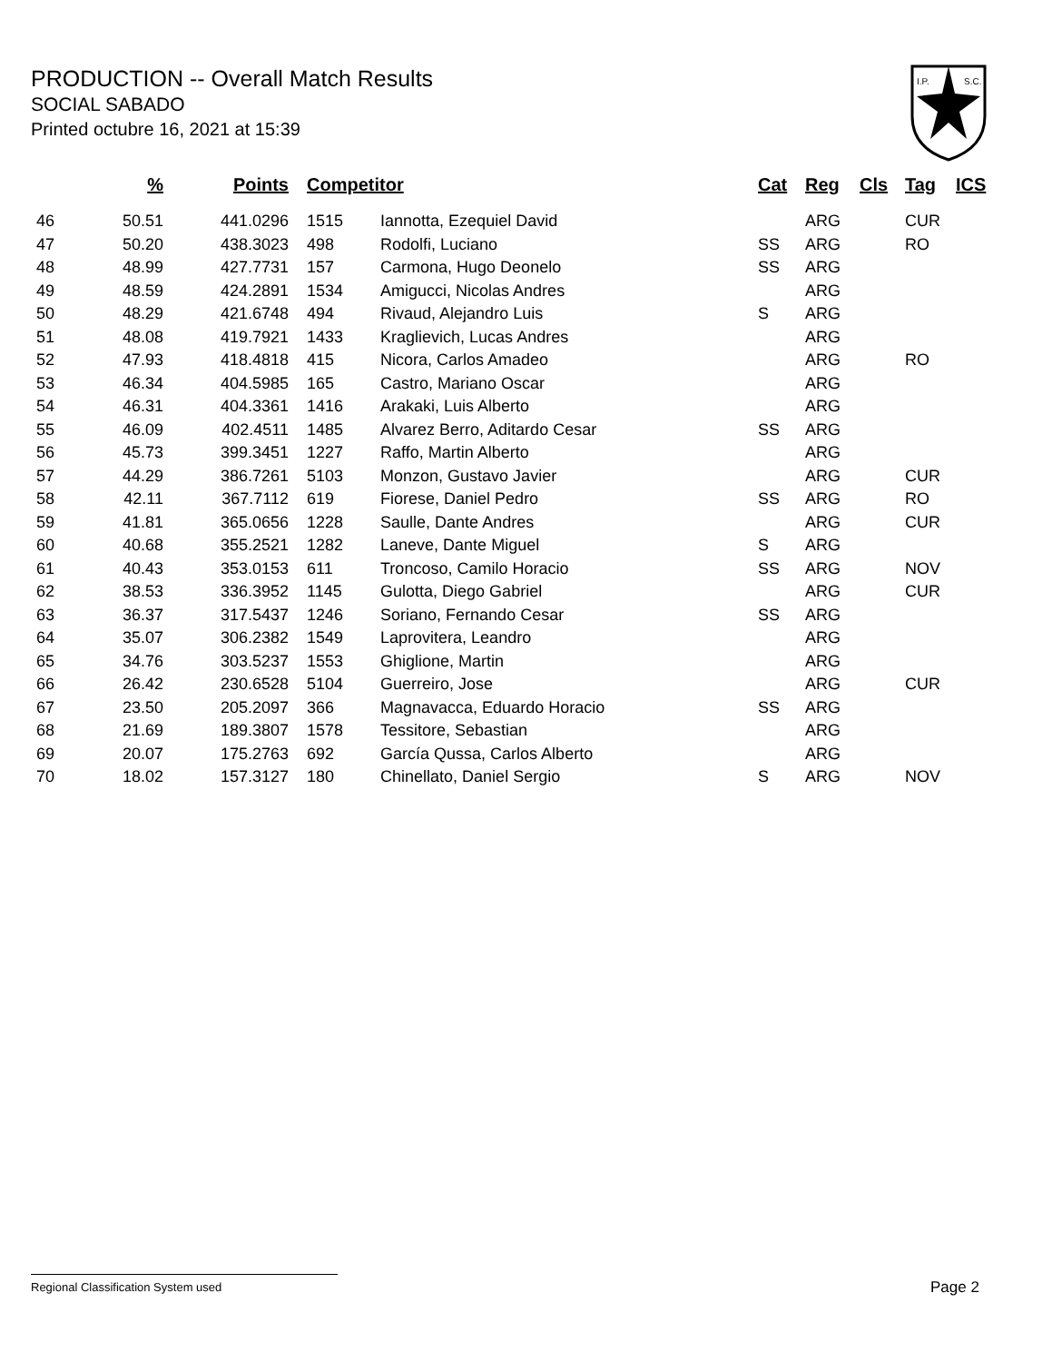PRODUCTION -- Overall Match Results
SOCIAL SABADO
Printed octubre 16, 2021 at 15:39
I.P.
S.C.
| % | Points | Competitor | | Cat | Reg | Cls | Tag | ICS |
| --- | --- | --- | --- | --- | --- | --- | --- | --- |
| 46 50.51 | 441.0296 | 1515 | Iannotta, Ezequiel David | | ARG | | CUR | |
| 47 50.20 | 438.3023 | 498 | Rodolfi, Luciano | SS | ARG | | RO | |
| 48 48.99 | 427.7731 | 157 | Carmona, Hugo Deonelo | SS | ARG | | | |
| 49 48.59 | 424.2891 | 1534 | Amigucci, Nicolas Andres | | ARG | | | |
| 50 48.29 | 421.6748 | 494 | Rivaud, Alejandro Luis | S | ARG | | | |
| 51 48.08 | 419.7921 | 1433 | Kraglievich, Lucas Andres | | ARG | | | |
| 52 47.93 | 418.4818 | 415 | Nicora, Carlos Amadeo | | ARG | | RO | |
| 53 46.34 | 404.5985 | 165 | Castro, Mariano Oscar | | ARG | | | |
| 54 46.31 | 404.3361 | 1416 | Arakaki, Luis Alberto | | ARG | | | |
| 55 46.09 | 402.4511 | 1485 | Alvarez Berro, Aditardo Cesar | SS | ARG | | | |
| 56 45.73 | 399.3451 | 1227 | Raffo, Martin Alberto | | ARG | | | |
| 57 44.29 | 386.7261 | 5103 | Monzon, Gustavo Javier | | ARG | | CUR | |
| 58 42.11 | 367.7112 | 619 | Fiorese, Daniel Pedro | SS | ARG | | RO | |
| 59 41.81 | 365.0656 | 1228 | Saulle, Dante Andres | | ARG | | CUR | |
| 60 40.68 | 355.2521 | 1282 | Laneve, Dante Miguel | S | ARG | | | |
| 61 40.43 | 353.0153 | 611 | Troncoso, Camilo Horacio | SS | ARG | | NOV | |
| 62 38.53 | 336.3952 | 1145 | Gulotta, Diego Gabriel | | ARG | | CUR | |
| 63 36.37 | 317.5437 | 1246 | Soriano, Fernando Cesar | SS | ARG | | | |
| 64 35.07 | 306.2382 | 1549 | Laprovitera, Leandro | | ARG | | | |
| 65 34.76 | 303.5237 | 1553 | Ghiglione, Martin | | ARG | | | |
| 66 26.42 | 230.6528 | 5104 | Guerreiro, Jose | | ARG | | CUR | |
| 67 23.50 | 205.2097 | 366 | Magnavacca, Eduardo Horacio | SS | ARG | | | |
| 68 21.69 | 189.3807 | 1578 | Tessitore, Sebastian | | ARG | | | |
| 69 20.07 | 175.2763 | 692 | García Qussa, Carlos Alberto | | ARG | | | |
| 70 18.02 | 157.3127 | 180 | Chinellato, Daniel Sergio | S | ARG | | NOV | |
Regional Classification System used Page 2